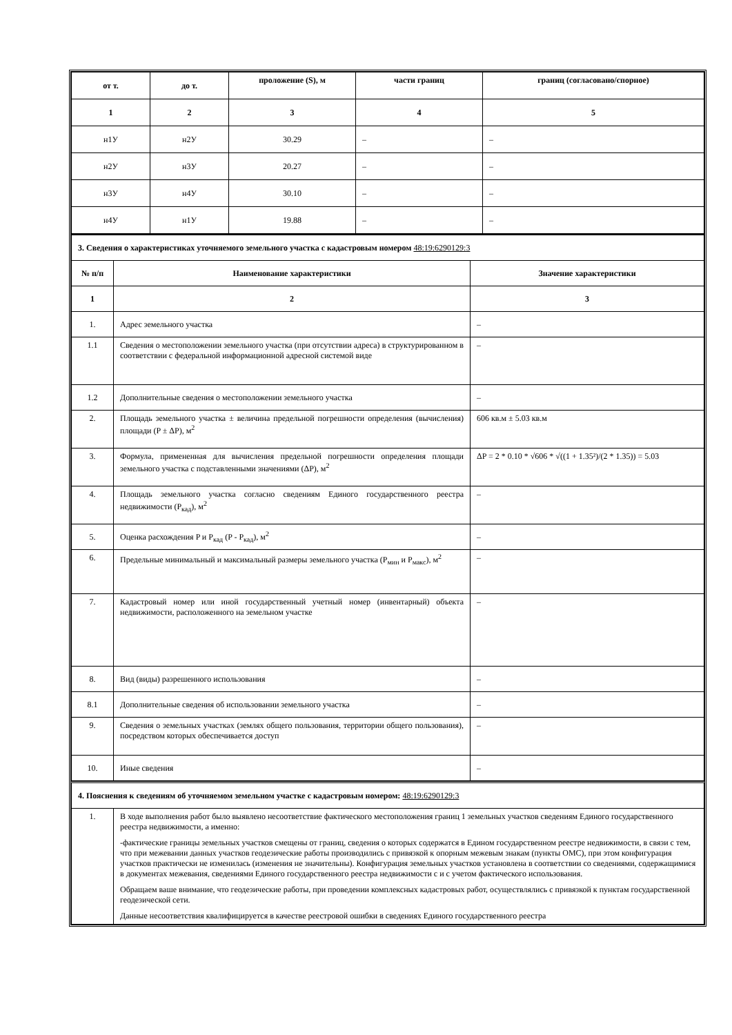| от т. | до т. | проложение (S), м | части границ | границ (согласовано/спорное) |
| --- | --- | --- | --- | --- |
| 1 | 2 | 3 | 4 | 5 |
| н1У | н2У | 30.29 | – | – |
| н2У | н3У | 20.27 | – | – |
| н3У | н4У | 30.10 | – | – |
| н4У | н1У | 19.88 | – | – |
| 3. Сведения о характеристиках уточняемого земельного участка с кадастровым номером 48:19:6290129:3 | | |
| № п/п | Наименование характеристики | Значение характеристики |
| 1 | 2 | 3 |
| 1. | Адрес земельного участка | – |
| 1.1 | Сведения о местоположении земельного участка (при отсутствии адреса) в структурированном в соответствии с федеральной информационной адресной системой виде | – |
| 1.2 | Дополнительные сведения о местоположении земельного участка | – |
| 2. | Площадь земельного участка ± величина предельной погрешности определения (вычисления) площади (P ± ΔP), м<sup>2</sup> | 606 кв.м ± 5.03 кв.м |
| 3. | Формула, примененная для вычисления предельной погрешности определения площади земельного участка с подставленными значениями (ΔP), м<sup>2</sup> | ΔP = 2 * 0.10 * √606 * √((1 + 1.35²)/(2 * 1.35)) = 5.03 |
| 4. | Площадь земельного участка согласно сведениям Единого государственного реестра недвижимости (P<sub>кад</sub>), м<sup>2</sup> | – |
| 5. | Оценка расхождения P и P<sub>кад</sub> (P - P<sub>кад</sub>), м<sup>2</sup> | – |
| 6. | Предельные минимальный и максимальный размеры земельного участка (P<sub>мин</sub> и P<sub>макс</sub>), м<sup>2</sup> | – |
| 7. | Кадастровый номер или иной государственный учетный номер (инвентарный) объекта недвижимости, расположенного на земельном участке | – |
| 8. | Вид (виды) разрешенного использования | – |
| 8.1 | Дополнительные сведения об использовании земельного участка | – |
| 9. | Сведения о земельных участках (землях общего пользования, территории общего пользования), посредством которых обеспечивается доступ | – |
| 10. | Иные сведения | – |
| 4. Пояснения к сведениям об уточняемом земельном участке с кадастровым номером: 48:19:6290129:3 | |
| 1. | В ходе выполнения работ было выявлено несоответствие фактического местоположения границ 1 земельных участков сведениям Единого государственного реестра недвижимости, а именно: -фактические границы земельных участков смещены от границ, сведения о которых содержатся в Едином государственном реестре недвижимости, в связи с тем, что при межевании данных участков геодезические работы производились с привязкой к опорным межевым знакам (пункты ОМС), при этом конфигурация участков практически не изменилась (изменения не значительны). Конфигурация земельных участков установлена в соответствии со сведениями, содержащимися в документах межевания, сведениями Единого государственного реестра недвижимости с и с учетом фактического использования. Обращаем ваше внимание, что геодезические работы, при проведении комплексных кадастровых работ, осуществлялись с привязкой к пунктам государственной геодезической сети. Данные несоответствия квалифицируется в качестве реестровой ошибки в сведениях Единого государственного реестра |